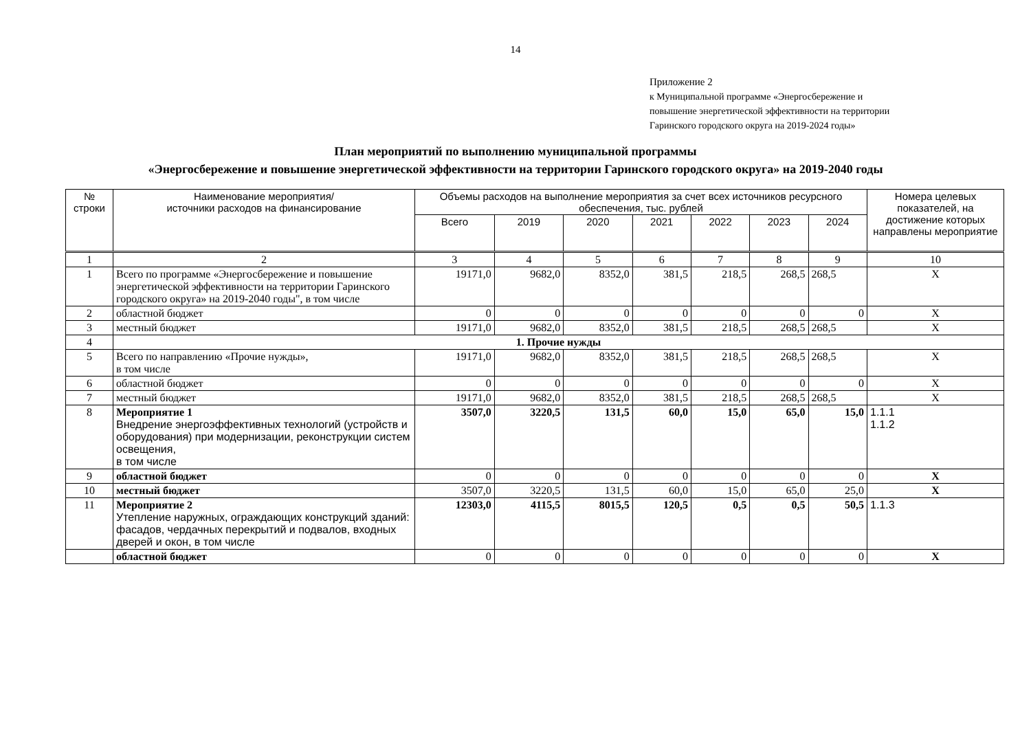14
Приложение 2
к Муниципальной программе «Энергосбережение и
повышение энергетической эффективности на территории
Гаринского городского округа на 2019-2024 годы»
План мероприятий по выполнению муниципальной программы
«Энергосбережение и повышение энергетической эффективности на территории Гаринского городского округа» на 2019-2040 годы
| № строки | Наименование мероприятия/ источники расходов на финансирование | Объемы расходов на выполнение мероприятия за счет всех источников ресурсного обеспечения, тыс. рублей | | | | | | | Номера целевых показателей, на достижение которых направлены мероприятие |
| --- | --- | --- | --- | --- | --- | --- | --- | --- | --- |
| | | Всего | 2019 | 2020 | 2021 | 2022 | 2023 | 2024 | |
| 1 | 2 | 3 | 4 | 5 | 6 | 7 | 8 | 9 | 10 |
| 1 | Всего по программе «Энергосбережение и повышение энергетической эффективности на территории Гаринского городского округа» на 2019-2040 годы", в том числе | 19171,0 | 9682,0 | 8352,0 | 381,5 | 218,5 | 268,5 | 268,5 | Х |
| 2 | областной бюджет | 0 | 0 | 0 | 0 | 0 | 0 | 0 | Х |
| 3 | местный бюджет | 19171,0 | 9682,0 | 8352,0 | 381,5 | 218,5 | 268,5 | 268,5 | Х |
| 4 | 1. Прочие нужды | | | | | | | | |
| 5 | Всего по направлению «Прочие нужды», в том числе | 19171,0 | 9682,0 | 8352,0 | 381,5 | 218,5 | 268,5 | 268,5 | Х |
| 6 | областной бюджет | 0 | 0 | 0 | 0 | 0 | 0 | 0 | Х |
| 7 | местный бюджет | 19171,0 | 9682,0 | 8352,0 | 381,5 | 218,5 | 268,5 | 268,5 | Х |
| 8 | Мероприятие 1 Внедрение энергоэффективных технологий (устройств и оборудования) при модернизации, реконструкции систем освещения, в том числе | 3507,0 | 3220,5 | 131,5 | 60,0 | 15,0 | 65,0 | 15,0 | 1.1.1 1.1.2 |
| 9 | областной бюджет | 0 | 0 | 0 | 0 | 0 | 0 | 0 | Х |
| 10 | местный бюджет | 3507,0 | 3220,5 | 131,5 | 60,0 | 15,0 | 65,0 | 25,0 | Х |
| 11 | Мероприятие 2 Утепление наружных, ограждающих конструкций зданий: фасадов, чердачных перекрытий и подвалов, входных дверей и окон, в том числе | 12303,0 | 4115,5 | 8015,5 | 120,5 | 0,5 | 0,5 | 50,5 | 1.1.3 |
| | областной бюджет | 0 | 0 | 0 | 0 | 0 | 0 | 0 | Х |